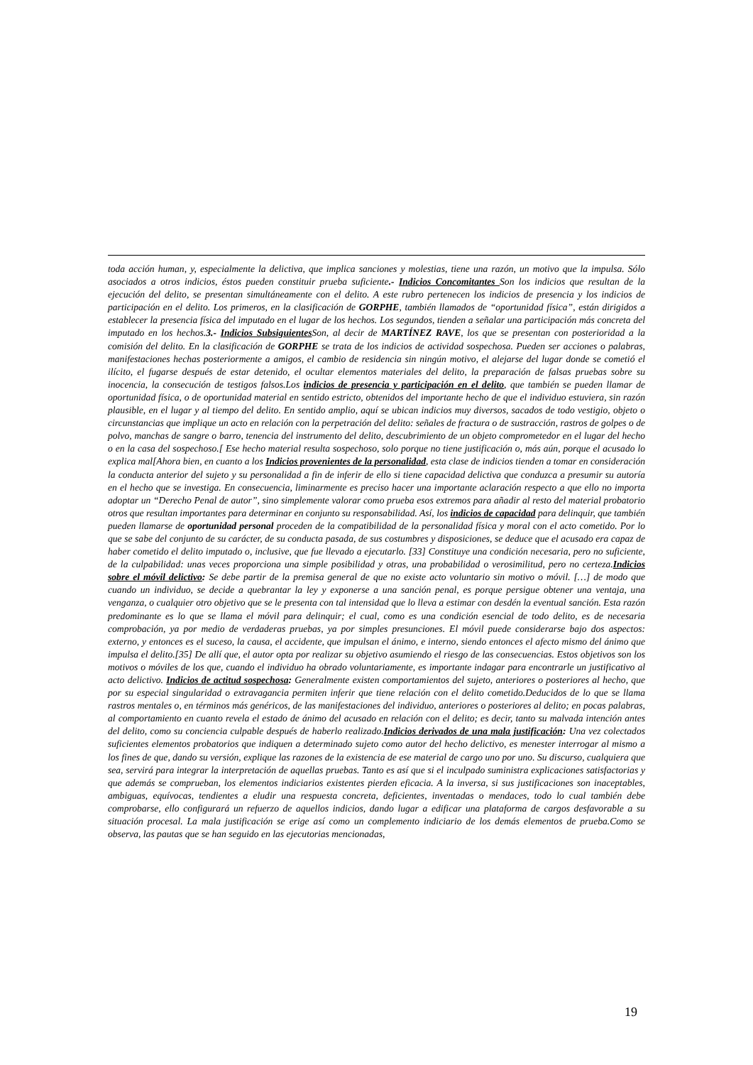toda acción human, y, especialmente la delictiva, que implica sanciones y molestias, tiene una razón, un motivo que la impulsa. Sólo asociados a otros indicios, éstos pueden constituir prueba suficiente.- Indicios Concomitantes Son los indicios que resultan de la ejecución del delito, se presentan simultáneamente con el delito. A este rubro pertenecen los indicios de presencia y los indicios de participación en el delito. Los primeros, en la clasificación de GORPHE, también llamados de “oportunidad física”, están dirigidos a establecer la presencia física del imputado en el lugar de los hechos. Los segundos, tienden a señalar una participación más concreta del imputado en los hechos.3.- Indicios Subsiguientes Son, al decir de MARTÍNEZ RAVE, los que se presentan con posterioridad a la comisión del delito. En la clasificación de GORPHE se trata de los indicios de actividad sospechosa. Pueden ser acciones o palabras, manifestaciones hechas posteriormente a amigos, el cambio de residencia sin ningún motivo, el alejarse del lugar donde se cometió el ilícito, el fugarse después de estar detenido, el ocultar elementos materiales del delito, la preparación de falsas pruebas sobre su inocencia, la consecución de testigos falsos.Los indicios de presencia y participación en el delito, que también se pueden llamar de oportunidad física, o de oportunidad material en sentido estricto, obtenidos del importante hecho de que el individuo estuviera, sin razón plausible, en el lugar y al tiempo del delito. En sentido amplio, aquí se ubican indicios muy diversos, sacados de todo vestigio, objeto o circunstancias que implique un acto en relación con la perpetración del delito: señales de fractura o de sustracción, rastros de golpes o de polvo, manchas de sangre o barro, tenencia del instrumento del delito, descubrimiento de un objeto comprometedor en el lugar del hecho o en la casa del sospechoso.[ Ese hecho material resulta sospechoso, solo porque no tiene justificación o, más aún, porque el acusado lo explica mal[Ahora bien, en cuanto a los Indicios provenientes de la personalidad, esta clase de indicios tienden a tomar en consideración la conducta anterior del sujeto y su personalidad a fin de inferir de ello si tiene capacidad delictiva que conduzca a presumir su autoría en el hecho que se investiga. En consecuencia, liminarmente es preciso hacer una importante aclaración respecto a que ello no importa adoptar un “Derecho Penal de autor”, sino simplemente valorar como prueba esos extremos para añadir al resto del material probatorio otros que resultan importantes para determinar en conjunto su responsabilidad. Así, los indicios de capacidad para delinquir, que también pueden llamarse de oportunidad personal proceden de la compatibilidad de la personalidad física y moral con el acto cometido. Por lo que se sabe del conjunto de su carácter, de su conducta pasada, de sus costumbres y disposiciones, se deduce que el acusado era capaz de haber cometido el delito imputado o, inclusive, que fue llevado a ejecutarlo. [33] Constituye una condición necesaria, pero no suficiente, de la culpabilidad: unas veces proporciona una simple posibilidad y otras, una probabilidad o verosimilitud, pero no certeza.Indicios sobre el móvil delictivo: Se debe partir de la premisa general de que no existe acto voluntario sin motivo o móvil. […] de modo que cuando un individuo, se decide a quebrantar la ley y exponerse a una sanción penal, es porque persigue obtener una ventaja, una venganza, o cualquier otro objetivo que se le presenta con tal intensidad que lo lleva a estimar con desdén la eventual sanción. Esta razón predominante es lo que se llama el móvil para delinquir; el cual, como es una condición esencial de todo delito, es de necesaria comprobación, ya por medio de verdaderas pruebas, ya por simples presunciones. El móvil puede considerarse bajo dos aspectos: externo, y entonces es el suceso, la causa, el accidente, que impulsan el ánimo, e interno, siendo entonces el afecto mismo del ánimo que impulsa el delito.[35] De allí que, el autor opta por realizar su objetivo asumiendo el riesgo de las consecuencias. Estos objetivos son los motivos o móviles de los que, cuando el individuo ha obrado voluntariamente, es importante indagar para encontrarle un justificativo al acto delictivo. Indicios de actitud sospechosa: Generalmente existen comportamientos del sujeto, anteriores o posteriores al hecho, que por su especial singularidad o extravagancia permiten inferir que tiene relación con el delito cometido.Deducidos de lo que se llama rastros mentales o, en términos más genéricos, de las manifestaciones del individuo, anteriores o posteriores al delito; en pocas palabras, al comportamiento en cuanto revela el estado de ánimo del acusado en relación con el delito; es decir, tanto su malvada intención antes del delito, como su conciencia culpable después de haberlo realizado.Indicios derivados de una mala justificación: Una vez colectados suficientes elementos probatorios que indiquen a determinado sujeto como autor del hecho delictivo, es menester interrogar al mismo a los fines de que, dando su versión, explique las razones de la existencia de ese material de cargo uno por uno. Su discurso, cualquiera que sea, servirá para integrar la interpretación de aquellas pruebas. Tanto es así que si el inculpado suministra explicaciones satisfactorias y que además se comprueban, los elementos indiciarios existentes pierden eficacia. A la inversa, si sus justificaciones son inaceptables, ambiguas, equívocas, tendientes a eludir una respuesta concreta, deficientes, inventadas o mendaces, todo lo cual también debe comprobarse, ello configurará un refuerzo de aquellos indicios, dando lugar a edificar una plataforma de cargos desfavorable a su situación procesal. La mala justificación se erige así como un complemento indiciario de los demás elementos de prueba.Como se observa, las pautas que se han seguido en las ejecutorias mencionadas,
19